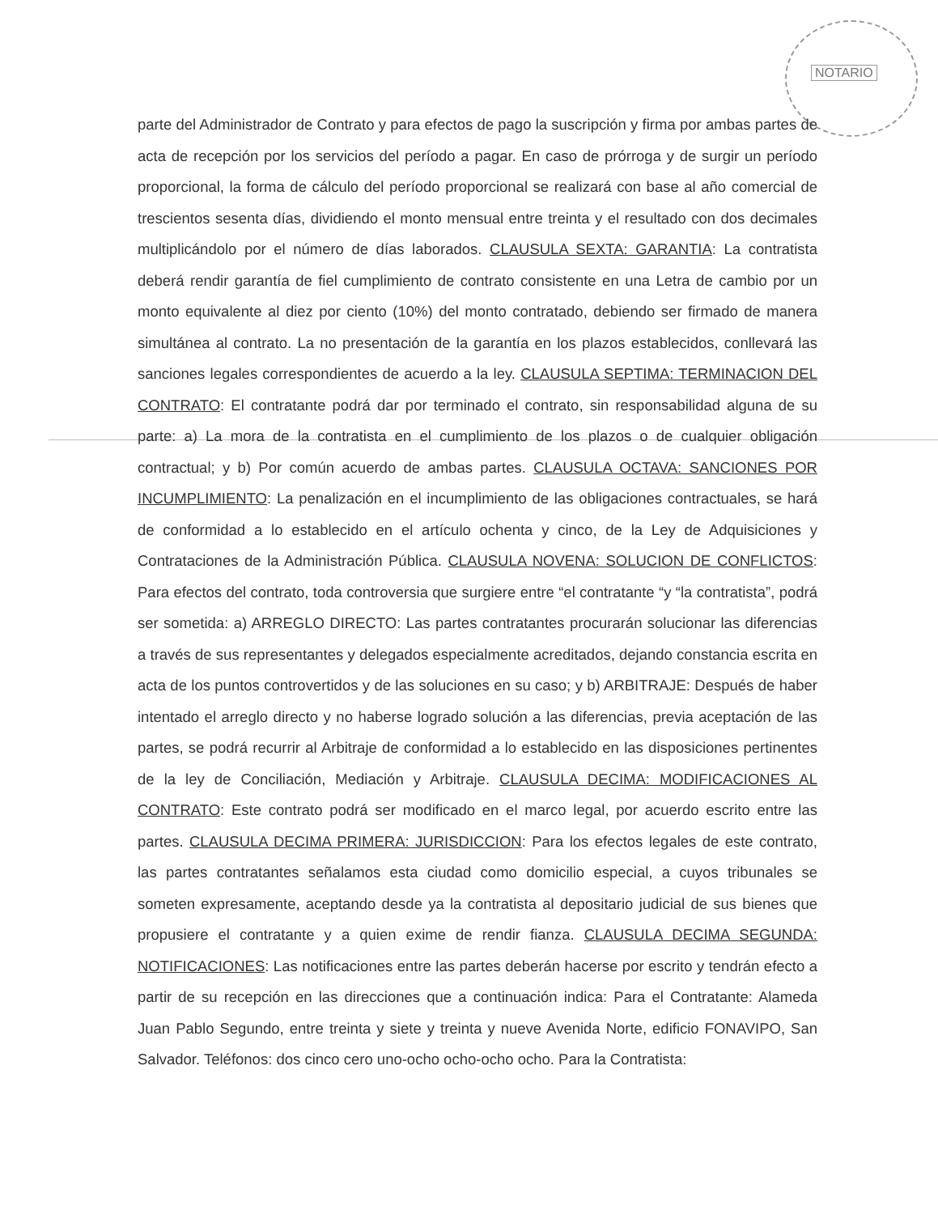NOTARIO
parte del Administrador de Contrato y para efectos de pago la suscripción y firma por ambas partes de acta de recepción por los servicios del período a pagar. En caso de prórroga y de surgir un período proporcional, la forma de cálculo del período proporcional se realizará con base al año comercial de trescientos sesenta días, dividiendo el monto mensual entre treinta y el resultado con dos decimales multiplicándolo por el número de días laborados. CLAUSULA SEXTA: GARANTIA: La contratista deberá rendir garantía de fiel cumplimiento de contrato consistente en una Letra de cambio por un monto equivalente al diez por ciento (10%) del monto contratado, debiendo ser firmado de manera simultánea al contrato. La no presentación de la garantía en los plazos establecidos, conllevará las sanciones legales correspondientes de acuerdo a la ley. CLAUSULA SEPTIMA: TERMINACION DEL CONTRATO: El contratante podrá dar por terminado el contrato, sin responsabilidad alguna de su parte: a) La mora de la contratista en el cumplimiento de los plazos o de cualquier obligación contractual; y b) Por común acuerdo de ambas partes. CLAUSULA OCTAVA: SANCIONES POR INCUMPLIMIENTO: La penalización en el incumplimiento de las obligaciones contractuales, se hará de conformidad a lo establecido en el artículo ochenta y cinco, de la Ley de Adquisiciones y Contrataciones de la Administración Pública. CLAUSULA NOVENA: SOLUCION DE CONFLICTOS: Para efectos del contrato, toda controversia que surgiere entre “el contratante “y “la contratista”, podrá ser sometida: a) ARREGLO DIRECTO: Las partes contratantes procurarán solucionar las diferencias a través de sus representantes y delegados especialmente acreditados, dejando constancia escrita en acta de los puntos controvertidos y de las soluciones en su caso; y b) ARBITRAJE: Después de haber intentado el arreglo directo y no haberse logrado solución a las diferencias, previa aceptación de las partes, se podrá recurrir al Arbitraje de conformidad a lo establecido en las disposiciones pertinentes de la ley de Conciliación, Mediación y Arbitraje. CLAUSULA DECIMA: MODIFICACIONES AL CONTRATO: Este contrato podrá ser modificado en el marco legal, por acuerdo escrito entre las partes. CLAUSULA DECIMA PRIMERA: JURISDICCION: Para los efectos legales de este contrato, las partes contratantes señalamos esta ciudad como domicilio especial, a cuyos tribunales se someten expresamente, aceptando desde ya la contratista al depositario judicial de sus bienes que propusiere el contratante y a quien exime de rendir fianza. CLAUSULA DECIMA SEGUNDA: NOTIFICACIONES: Las notificaciones entre las partes deberán hacerse por escrito y tendrán efecto a partir de su recepción en las direcciones que a continuación indica: Para el Contratante: Alameda Juan Pablo Segundo, entre treinta y siete y treinta y nueve Avenida Norte, edificio FONAVIPO, San Salvador. Teléfonos: dos cinco cero uno-ocho ocho-ocho ocho. Para la Contratista: